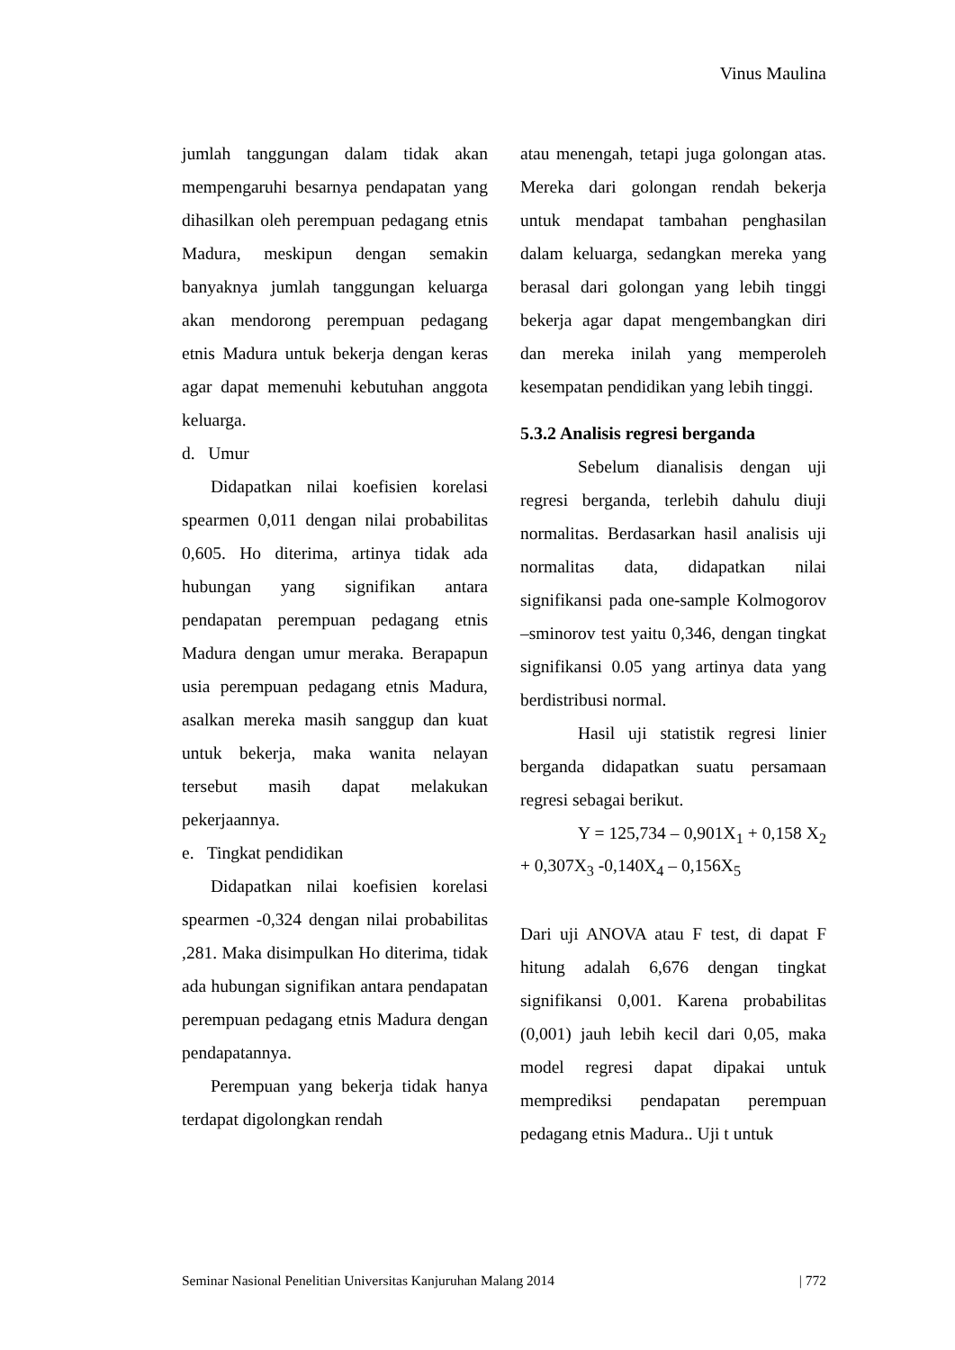Vinus Maulina
jumlah tanggungan dalam tidak akan mempengaruhi besarnya pendapatan yang dihasilkan oleh perempuan pedagang etnis Madura, meskipun dengan semakin banyaknya jumlah tanggungan keluarga akan mendorong perempuan pedagang etnis Madura untuk bekerja dengan keras agar dapat memenuhi kebutuhan anggota keluarga.
d. Umur
Didapatkan nilai koefisien korelasi spearmen 0,011 dengan nilai probabilitas 0,605. Ho diterima, artinya tidak ada hubungan yang signifikan antara pendapatan perempuan pedagang etnis Madura dengan umur meraka. Berapapun usia perempuan pedagang etnis Madura, asalkan mereka masih sanggup dan kuat untuk bekerja, maka wanita nelayan tersebut masih dapat melakukan pekerjaannya.
e. Tingkat pendidikan
Didapatkan nilai koefisien korelasi spearmen -0,324 dengan nilai probabilitas ,281. Maka disimpulkan Ho diterima, tidak ada hubungan signifikan antara pendapatan perempuan pedagang etnis Madura dengan pendapatannya.
Perempuan yang bekerja tidak hanya terdapat digolongkan rendah
atau menengah, tetapi juga golongan atas. Mereka dari golongan rendah bekerja untuk mendapat tambahan penghasilan dalam keluarga, sedangkan mereka yang berasal dari golongan yang lebih tinggi bekerja agar dapat mengembangkan diri dan mereka inilah yang memperoleh kesempatan pendidikan yang lebih tinggi.
5.3.2 Analisis regresi berganda
Sebelum dianalisis dengan uji regresi berganda, terlebih dahulu diuji normalitas. Berdasarkan hasil analisis uji normalitas data, didapatkan nilai signifikansi pada one-sample Kolmogorov –sminorov test yaitu 0,346, dengan tingkat signifikansi 0.05 yang artinya data yang berdistribusi normal.
Hasil uji statistik regresi linier berganda didapatkan suatu persamaan regresi sebagai berikut.
Y = 125,734 – 0,901X<sub>1</sub> + 0,158 X<sub>2</sub> + 0,307X<sub>3</sub> -0,140X<sub>4</sub> – 0,156X<sub>5</sub>
Dari uji ANOVA atau F test, di dapat F hitung adalah 6,676 dengan tingkat signifikansi 0,001. Karena probabilitas (0,001) jauh lebih kecil dari 0,05, maka model regresi dapat dipakai untuk memprediksi pendapatan perempuan pedagang etnis Madura.. Uji t untuk
Seminar Nasional Penelitian Universitas Kanjuruhan Malang 2014 | 772